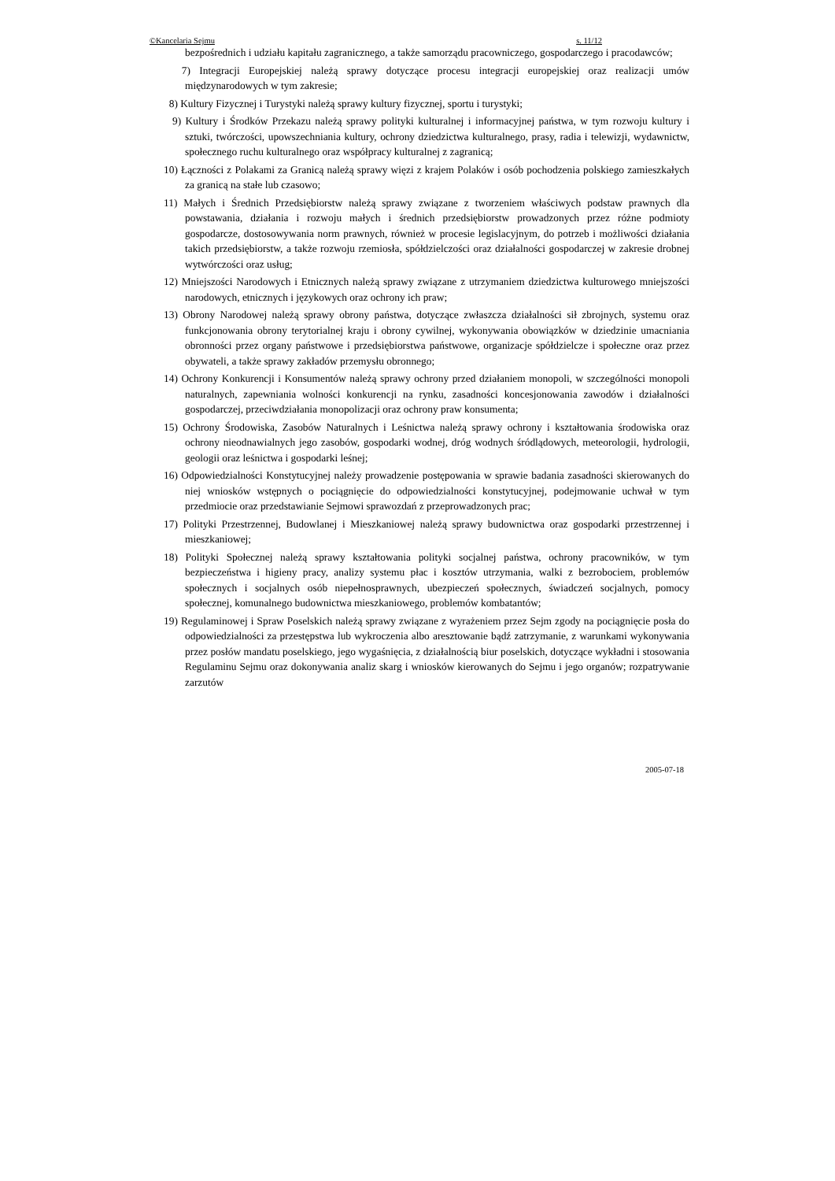©Kancelaria Sejmu s. 11/12
bezpośrednich i udziału kapitału zagranicznego, a także samorządu pracowniczego, gospodarczego i pracodawców;
7) Integracji Europejskiej należą sprawy dotyczące procesu integracji europejskiej oraz realizacji umów międzynarodowych w tym zakresie;
8) Kultury Fizycznej i Turystyki należą sprawy kultury fizycznej, sportu i turystyki;
9) Kultury i Środków Przekazu należą sprawy polityki kulturalnej i informacyjnej państwa, w tym rozwoju kultury i sztuki, twórczości, upowszechniania kultury, ochrony dziedzictwa kulturalnego, prasy, radia i telewizji, wydawnictw, społecznego ruchu kulturalnego oraz współpracy kulturalnej z zagranicą;
10) Łączności z Polakami za Granicą należą sprawy więzi z krajem Polaków i osób pochodzenia polskiego zamieszkałych za granicą na stałe lub czasowo;
11) Małych i Średnich Przedsiębiorstw należą sprawy związane z tworzeniem właściwych podstaw prawnych dla powstawania, działania i rozwoju małych i średnich przedsiębiorstw prowadzonych przez różne podmioty gospodarcze, dostosowywania norm prawnych, również w procesie legislacyjnym, do potrzeb i możliwości działania takich przedsiębiorstw, a także rozwoju rzemiosła, spółdzielczości oraz działalności gospodarczej w zakresie drobnej wytwórczości oraz usług;
12) Mniejszości Narodowych i Etnicznych należą sprawy związane z utrzymaniem dziedzictwa kulturowego mniejszości narodowych, etnicznych i językowych oraz ochrony ich praw;
13) Obrony Narodowej należą sprawy obrony państwa, dotyczące zwłaszcza działalności sił zbrojnych, systemu oraz funkcjonowania obrony terytorialnej kraju i obrony cywilnej, wykonywania obowiązków w dziedzinie umacniania obronności przez organy państwowe i przedsiębiorstwa państwowe, organizacje spółdzielcze i społeczne oraz przez obywateli, a także sprawy zakładów przemysłu obronnego;
14) Ochrony Konkurencji i Konsumentów należą sprawy ochrony przed działaniem monopoli, w szczególności monopoli naturalnych, zapewniania wolności konkurencji na rynku, zasadności koncesjonowania zawodów i działalności gospodarczej, przeciwdziałania monopolizacji oraz ochrony praw konsumenta;
15) Ochrony Środowiska, Zasobów Naturalnych i Leśnictwa należą sprawy ochrony i kształtowania środowiska oraz ochrony nieodnawialnych jego zasobów, gospodarki wodnej, dróg wodnych śródlądowych, meteorologii, hydrologii, geologii oraz leśnictwa i gospodarki leśnej;
16) Odpowiedzialności Konstytucyjnej należy prowadzenie postępowania w sprawie badania zasadności skierowanych do niej wniosków wstępnych o pociągnięcie do odpowiedzialności konstytucyjnej, podejmowanie uchwał w tym przedmiocie oraz przedstawianie Sejmowi sprawozdań z przeprowadzonych prac;
17) Polityki Przestrzennej, Budowlanej i Mieszkaniowej należą sprawy budownictwa oraz gospodarki przestrzennej i mieszkaniowej;
18) Polityki Społecznej należą sprawy kształtowania polityki socjalnej państwa, ochrony pracowników, w tym bezpieczeństwa i higieny pracy, analizy systemu płac i kosztów utrzymania, walki z bezrobociem, problemów społecznych i socjalnych osób niepełnosprawnych, ubezpieczeń społecznych, świadczeń socjalnych, pomocy społecznej, komunalnego budownictwa mieszkaniowego, problemów kombatantów;
19) Regulaminowej i Spraw Poselskich należą sprawy związane z wyrażeniem przez Sejm zgody na pociągnięcie posła do odpowiedzialności za przestępstwa lub wykroczenia albo aresztowanie bądź zatrzymanie, z warunkami wykonywania przez posłów mandatu poselskiego, jego wygaśnięcia, z działalnością biur poselskich, dotyczące wykładni i stosowania Regulaminu Sejmu oraz dokonywania analiz skarg i wniosków kierowanych do Sejmu i jego organów; rozpatrywanie zarzutów
2005-07-18